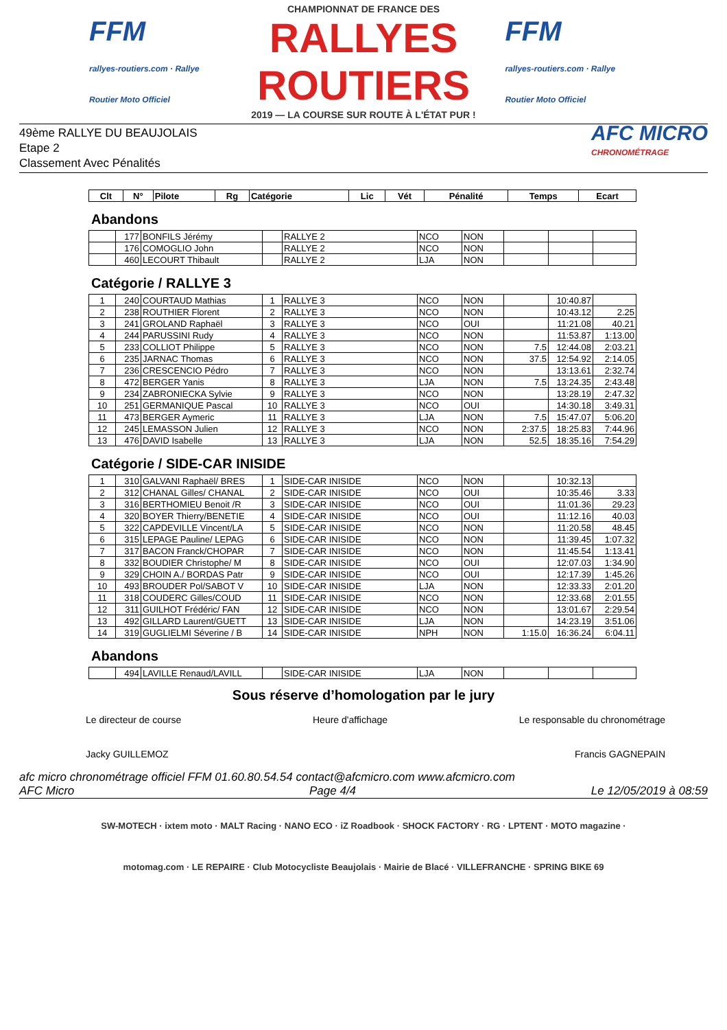FFM
rallyes-routiers.com · Rallye Routier Moto Officiel
CHAMPIONNAT DE FRANCE DES
RALLYES ROUTIERS
2019 — LA COURSE SUR ROUTE À L'ÉTAT PUR !
FFM
rallyes-routiers.com · Rallye Routier Moto Officiel
49ème RALLYE DU BEAUJOLAIS
Etape 2
Classement Avec Pénalités
AFC MICRO
CHRONOMÉTRAGE
| Clt | N° | Pilote | Rg | Catégorie | Lic | Vét | Pénalité | Temps | Ecart |
| --- | --- | --- | --- | --- | --- | --- | --- | --- | --- |
Abandons
| | 177 | BONFILS Jérémy | | RALLYE 2 | NCO | NON | | | |
| | 176 | COMOGLIO John | | RALLYE 2 | NCO | NON | | | |
| | 460 | LECOURT Thibault | | RALLYE 2 | LJA | NON | | | |
Catégorie / RALLYE 3
| 1 | 240 | COURTAUD Mathias | 1 | RALLYE 3 | NCO | NON | | 10:40.87 | |
| 2 | 238 | ROUTHIER Florent | 2 | RALLYE 3 | NCO | NON | | 10:43.12 | 2.25 |
| 3 | 241 | GROLAND Raphaël | 3 | RALLYE 3 | NCO | OUI | | 11:21.08 | 40.21 |
| 4 | 244 | PARUSSINI Rudy | 4 | RALLYE 3 | NCO | NON | | 11:53.87 | 1:13.00 |
| 5 | 233 | COLLIOT Philippe | 5 | RALLYE 3 | NCO | NON | 7.5 | 12:44.08 | 2:03.21 |
| 6 | 235 | JARNAC Thomas | 6 | RALLYE 3 | NCO | NON | 37.5 | 12:54.92 | 2:14.05 |
| 7 | 236 | CRESCENCIO Pédro | 7 | RALLYE 3 | NCO | NON | | 13:13.61 | 2:32.74 |
| 8 | 472 | BERGER Yanis | 8 | RALLYE 3 | LJA | NON | 7.5 | 13:24.35 | 2:43.48 |
| 9 | 234 | ZABRONIECKA Sylvie | 9 | RALLYE 3 | NCO | NON | | 13:28.19 | 2:47.32 |
| 10 | 251 | GERMANIQUE Pascal | 10 | RALLYE 3 | NCO | OUI | | 14:30.18 | 3:49.31 |
| 11 | 473 | BERGER Aymeric | 11 | RALLYE 3 | LJA | NON | 7.5 | 15:47.07 | 5:06.20 |
| 12 | 245 | LEMASSON Julien | 12 | RALLYE 3 | NCO | NON | 2:37.5 | 18:25.83 | 7:44.96 |
| 13 | 476 | DAVID Isabelle | 13 | RALLYE 3 | LJA | NON | 52.5 | 18:35.16 | 7:54.29 |
Catégorie / SIDE-CAR INISIDE
| 1 | 310 | GALVANI Raphaël/ BRES | 1 | SIDE-CAR INISIDE | NCO | NON | | 10:32.13 | |
| 2 | 312 | CHANAL Gilles/ CHANAL | 2 | SIDE-CAR INISIDE | NCO | OUI | | 10:35.46 | 3.33 |
| 3 | 316 | BERTHOMIEU Benoit /R | 3 | SIDE-CAR INISIDE | NCO | OUI | | 11:01.36 | 29.23 |
| 4 | 320 | BOYER Thierry/BENETIE | 4 | SIDE-CAR INISIDE | NCO | OUI | | 11:12.16 | 40.03 |
| 5 | 322 | CAPDEVILLE Vincent/LA | 5 | SIDE-CAR INISIDE | NCO | NON | | 11:20.58 | 48.45 |
| 6 | 315 | LEPAGE Pauline/ LEPAG | 6 | SIDE-CAR INISIDE | NCO | NON | | 11:39.45 | 1:07.32 |
| 7 | 317 | BACON Franck/CHOPAR | 7 | SIDE-CAR INISIDE | NCO | NON | | 11:45.54 | 1:13.41 |
| 8 | 332 | BOUDIER Christophe/ M | 8 | SIDE-CAR INISIDE | NCO | OUI | | 12:07.03 | 1:34.90 |
| 9 | 329 | CHOIN A./ BORDAS Patr | 9 | SIDE-CAR INISIDE | NCO | OUI | | 12:17.39 | 1:45.26 |
| 10 | 493 | BROUDER Pol/SABOT V | 10 | SIDE-CAR INISIDE | LJA | NON | | 12:33.33 | 2:01.20 |
| 11 | 318 | COUDERC Gilles/COUD | 11 | SIDE-CAR INISIDE | NCO | NON | | 12:33.68 | 2:01.55 |
| 12 | 311 | GUILHOT Frédéric/ FAN | 12 | SIDE-CAR INISIDE | NCO | NON | | 13:01.67 | 2:29.54 |
| 13 | 492 | GILLARD Laurent/GUETT | 13 | SIDE-CAR INISIDE | LJA | NON | | 14:23.19 | 3:51.06 |
| 14 | 319 | GUGLIELMI Séverine / B | 14 | SIDE-CAR INISIDE | NPH | NON | 1:15.0 | 16:36.24 | 6:04.11 |
Abandons
| | 494 | LAVILLE Renaud/LAVILL | | SIDE-CAR INISIDE | LJA | NON | | | |
Sous réserve d’homologation par le jury
Le directeur de course Heure d'affichage Le responsable du chronométrage
Jacky GUILLEMOZ Francis GAGNEPAIN
afc micro chronométrage officiel FFM 01.60.80.54.54 contact@afcmicro.com www.afcmicro.com
AFC Micro Page 4/4 Le 12/05/2019 à 08:59
SW-MOTECH · ixtem moto · MALT Racing · NANO ECO · iZ Roadbook · SHOCK FACTORY · RG · LPTENT · MOTO magazine · motomag.com · LE REPAIRE · Club Motocycliste Beaujolais · Mairie de Blacé · VILLEFRANCHE · SPRING BIKE 69